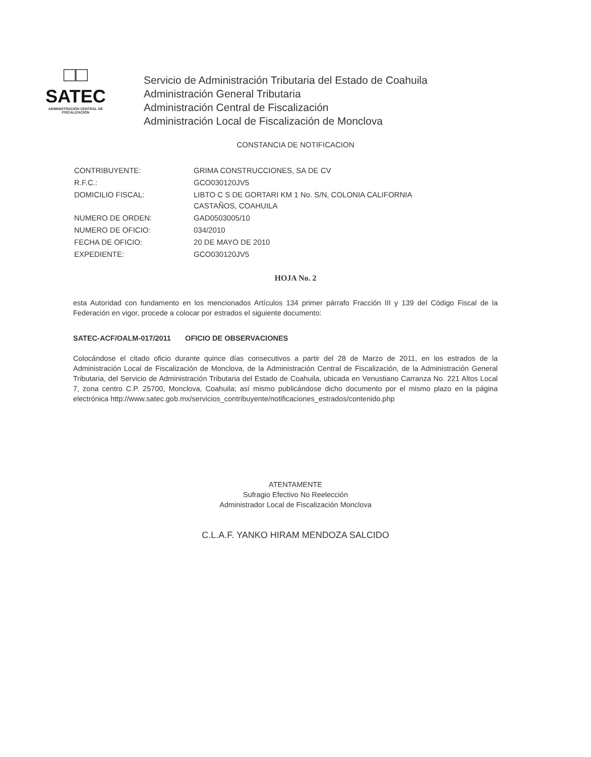□□
SATEC
ADMINISTRACIÓN CENTRAL DE FISCALIZACIÓN
Servicio de Administración Tributaria del Estado de Coahuila
Administración General Tributaria
Administración Central de Fiscalización
Administración Local de Fiscalización de Monclova
CONSTANCIA DE NOTIFICACION
| CONTRIBUYENTE: | GRIMA CONSTRUCCIONES, SA DE CV |
| R.F.C.: | GCO030120JV5 |
| DOMICILIO FISCAL: | LIBTO C S DE GORTARI KM 1 No. S/N, COLONIA CALIFORNIA CASTAÑOS, COAHUILA |
| NUMERO DE ORDEN: | GAD0503005/10 |
| NUMERO DE OFICIO: | 034/2010 |
| FECHA DE OFICIO: | 20 DE MAYO DE 2010 |
| EXPEDIENTE: | GCO030120JV5 |
HOJA No. 2
esta Autoridad con fundamento en los mencionados Artículos 134 primer párrafo Fracción III y 139 del Código Fiscal de la Federación en vigor, procede a colocar por estrados el siguiente documento:
SATEC-ACF/OALM-017/2011 OFICIO DE OBSERVACIONES
Colocándose el citado oficio durante quince días consecutivos a partir del 28 de Marzo de 2011, en los estrados de la Administración Local de Fiscalización de Monclova, de la Administración Central de Fiscalización, de la Administración General Tributaria, del Servicio de Administración Tributaria del Estado de Coahuila, ubicada en Venustiano Carranza No. 221 Altos Local 7, zona centro C.P. 25700, Monclova, Coahuila; así mismo publicándose dicho documento por el mismo plazo en la página electrónica http://www.satec.gob.mx/servicios_contribuyente/notificaciones_estrados/contenido.php
ATENTAMENTE
Sufragio Efectivo No Reelección
Administrador Local de Fiscalización Monclova
C.L.A.F. YANKO HIRAM MENDOZA SALCIDO